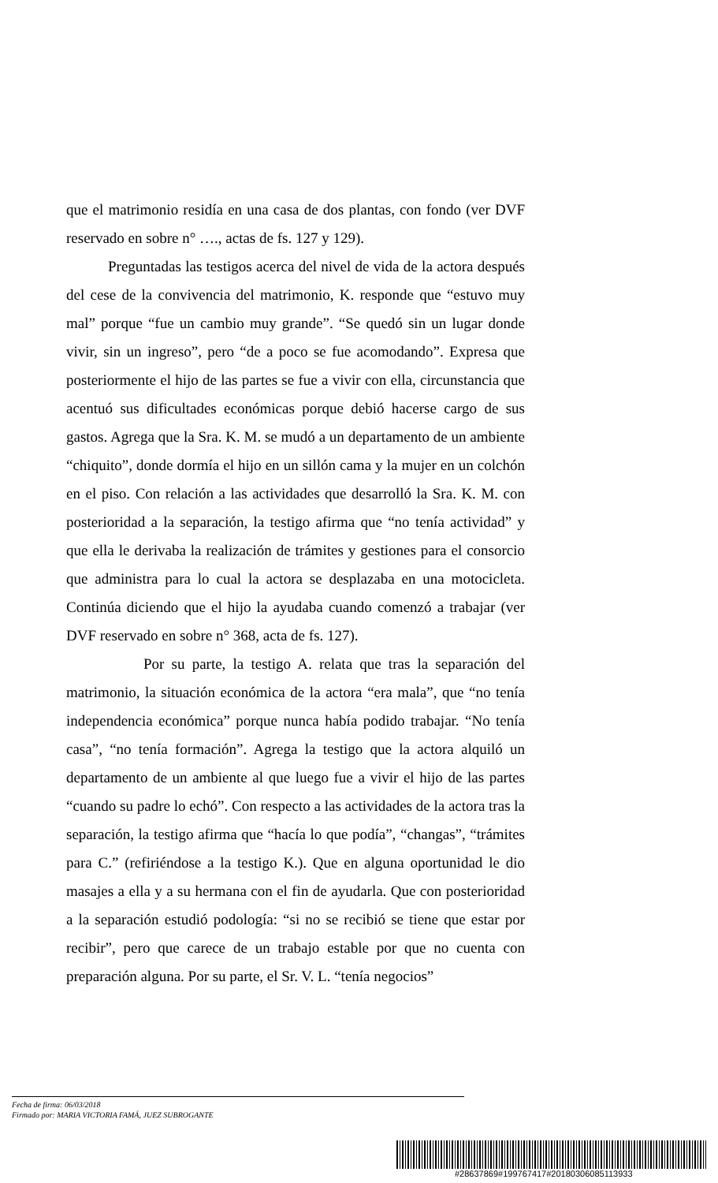que el matrimonio residía en una casa de dos plantas, con fondo (ver DVF reservado en sobre n° …., actas de fs. 127 y 129).
Preguntadas las testigos acerca del nivel de vida de la actora después del cese de la convivencia del matrimonio, K. responde que “estuvo muy mal” porque “fue un cambio muy grande”. “Se quedó sin un lugar donde vivir, sin un ingreso”, pero “de a poco se fue acomodando”. Expresa que posteriormente el hijo de las partes se fue a vivir con ella, circunstancia que acentuó sus dificultades económicas porque debió hacerse cargo de sus gastos. Agrega que la Sra. K. M. se mudó a un departamento de un ambiente “chiquito”, donde dormía el hijo en un sillón cama y la mujer en un colchón en el piso. Con relación a las actividades que desarrolló la Sra. K. M. con posterioridad a la separación, la testigo afirma que “no tenía actividad” y que ella le derivaba la realización de trámites y gestiones para el consorcio que administra para lo cual la actora se desplazaba en una motocicleta. Continúa diciendo que el hijo la ayudaba cuando comenzó a trabajar (ver DVF reservado en sobre n° 368, acta de fs. 127).
Por su parte, la testigo A. relata que tras la separación del matrimonio, la situación económica de la actora “era mala”, que “no tenía independencia económica” porque nunca había podido trabajar. “No tenía casa”, “no tenía formación”. Agrega la testigo que la actora alquiló un departamento de un ambiente al que luego fue a vivir el hijo de las partes “cuando su padre lo echó”. Con respecto a las actividades de la actora tras la separación, la testigo afirma que “hacía lo que podía”, “changas”, “trámites para C.” (refiriéndose a la testigo K.). Que en alguna oportunidad le dio masajes a ella y a su hermana con el fin de ayudarla. Que con posterioridad a la separación estudió podología: “si no se recibió se tiene que estar por recibir”, pero que carece de un trabajo estable por que no cuenta con preparación alguna. Por su parte, el Sr. V. L. “tenía negocios”
Fecha de firma: 06/03/2018
Firmado por: MARIA VICTORIA FAMÁ, JUEZ SUBROGANTE
#28637869#199767417#20180306085113933